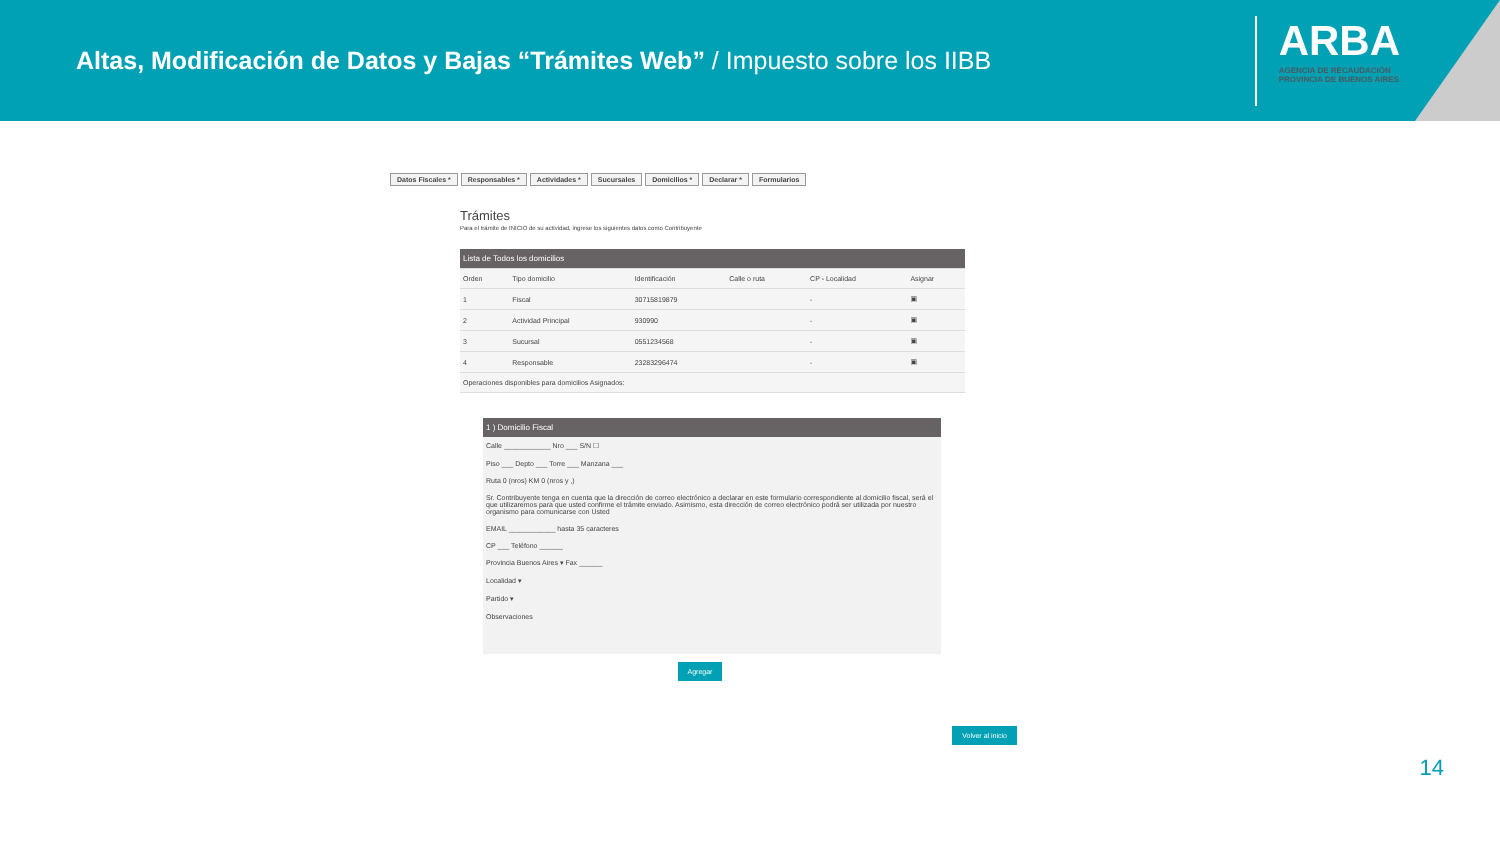Altas, Modificación de Datos y Bajas “Trámites Web” / Impuesto sobre los IIBB
ARBA
AGENCIA DE RECAUDACIÓN
PROVINCIA DE BUENOS AIRES
Datos Fiscales * Responsables * Actividades * Sucursales Domicilios * Declarar * Formularios
Trámites
Para el trámite de INICIO de su actividad, ingrese los siguientes datos como Contribuyente
| Lista de Todos los domicilios | | | | | |
| Orden | Tipo domicilio | Identificación | Calle o ruta | CP - Localidad | Asignar |
| 1 | Fiscal | 30715819879 | | - | ▣ |
| 2 | Actividad Principal | 930990 | | - | ▣ |
| 3 | Sucursal | 0551234568 | | - | ▣ |
| 4 | Responsable | 23283296474 | | - | ▣ |
| Operaciones disponibles para domicilios Asignados: | | | | | |
1 ) Domicilio Fiscal
Calle ____________ Nro ___ S/N ☐
Piso ___ Depto ___ Torre ___ Manzana ___
Ruta 0 (nros) KM 0 (nros y ,)
Sr. Contribuyente tenga en cuenta que la dirección de correo electrónico a declarar en este formulario correspondiente al domicilio fiscal, será el que utilizaremos para que usted confirme el trámite enviado. Asimismo, esta dirección de correo electrónico podrá ser utilizada por nuestro organismo para comunicarse con Usted
EMAIL ____________ hasta 35 caracteres
CP ___ Teléfono ______
Provincia Buenos Aires ▾ Fax ______
Localidad ▾
Partido ▾
Observaciones
Agregar
Volver al inicio
14